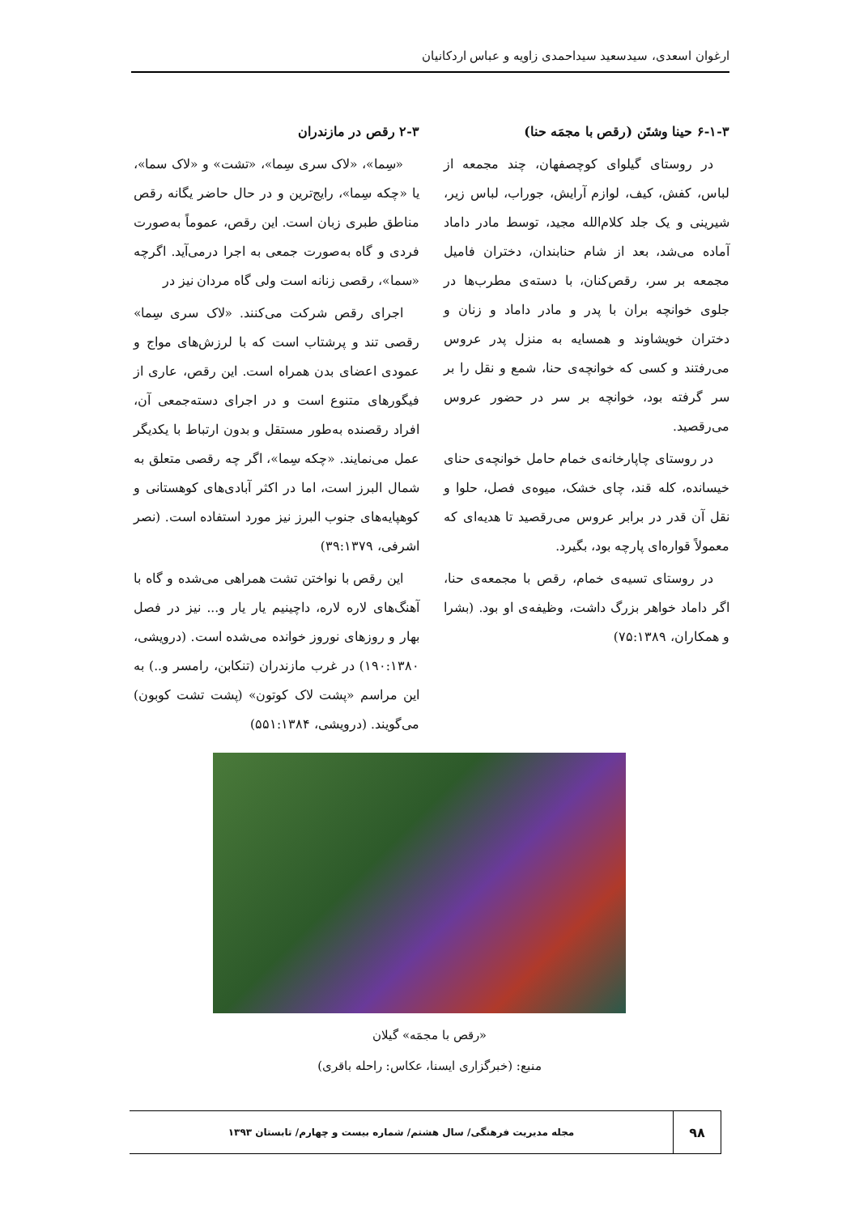ارغوان اسعدی، سیدسعید سیداحمدی زاویه و عباس اردکانیان
۶-۱-۳ حینا وشتَن (رقص با مجمَه حنا)
در روستای گیلوای کوچصفهان، چند مجمعه از لباس، کفش، کیف، لوازم آرایش، جوراب، لباس زیر، شیرینی و یک جلد کلام‌الله مجید، توسط مادر داماد آماده می‌شد، بعد از شام حنابندان، دختران فامیل مجمعه بر سر، رقص‌کنان، با دسته‌ی مطرب‌ها در جلوی خوانچه بران با پدر و مادر داماد و زنان و دختران خویشاوند و همسایه به منزل پدر عروس می‌رفتند و کسی که خوانچه‌ی حنا، شمع و نقل را بر سر گرفته بود، خوانچه بر سر در حضور عروس می‌رقصید.
در روستای چاپارخانه‌ی خمام حامل خوانچه‌ی حنای خیسانده، کله قند، چای خشک، میوه‌ی فصل، حلوا و نقل آن قدر در برابر عروس می‌رقصید تا هدیه‌ای که معمولاً قواره‌ای پارچه بود، بگیرد.
در روستای تسیه‌ی خمام، رقص با مجمعه‌ی حنا، اگر داماد خواهر بزرگ داشت، وظیفه‌ی او بود. (بشرا و همکاران، ۷۵:۱۳۸۹)
۲-۳ رقص در مازندران
«سِما»، «لاک سری سِما»، «تشت» و «لاک سما»، یا «چکه سِما»، رایج‌ترین و در حال حاضر یگانه رقص مناطق طبری زبان است. این رقص، عموماً به‌صورت فردی و گاه به‌صورت جمعی به اجرا درمی‌آید. اگرچه «سما»، رقصی زنانه است ولی گاه مردان نیز در
اجرای رقص شرکت می‌کنند. «لاک سری سِما» رقصی تند و پرشتاب است که با لرزش‌های مواج و عمودی اعضای بدن همراه است. این رقص، عاری از فیگورهای متنوع است و در اجرای دسته‌جمعی آن، افراد رقصنده به‌طور مستقل و بدون ارتباط با یکدیگر عمل می‌نمایند. «چکه سِما»، اگر چه رقصی متعلق به شمال البرز است، اما در اکثر آبادی‌های کوهستانی و کوهپایه‌های جنوب البرز نیز مورد استفاده است. (نصر اشرفی، ۳۹:۱۳۷۹)
این رقص با نواختن تشت همراهی می‌شده و گاه با آهنگ‌های لاره لاره، داچینیم یار یار و... نیز در فصل بهار و روزهای نوروز خوانده می‌شده است. (درویشی، ۱۹۰:۱۳۸۰) در غرب مازندران (تنکابن، رامسر و..) به این مراسم «پشت لاک کوتون» (پشت تشت کوبون) می‌گویند. (درویشی، ۵۵۱:۱۳۸۴)
«رقص با مجمَه» گیلان
منبع: (خبرگزاری ایسنا، عکاس: راحله باقری)
۹۸
مجله مدیریت فرهنگی/ سال هشتم/ شماره بیست و چهارم/ تابستان ۱۳۹۳